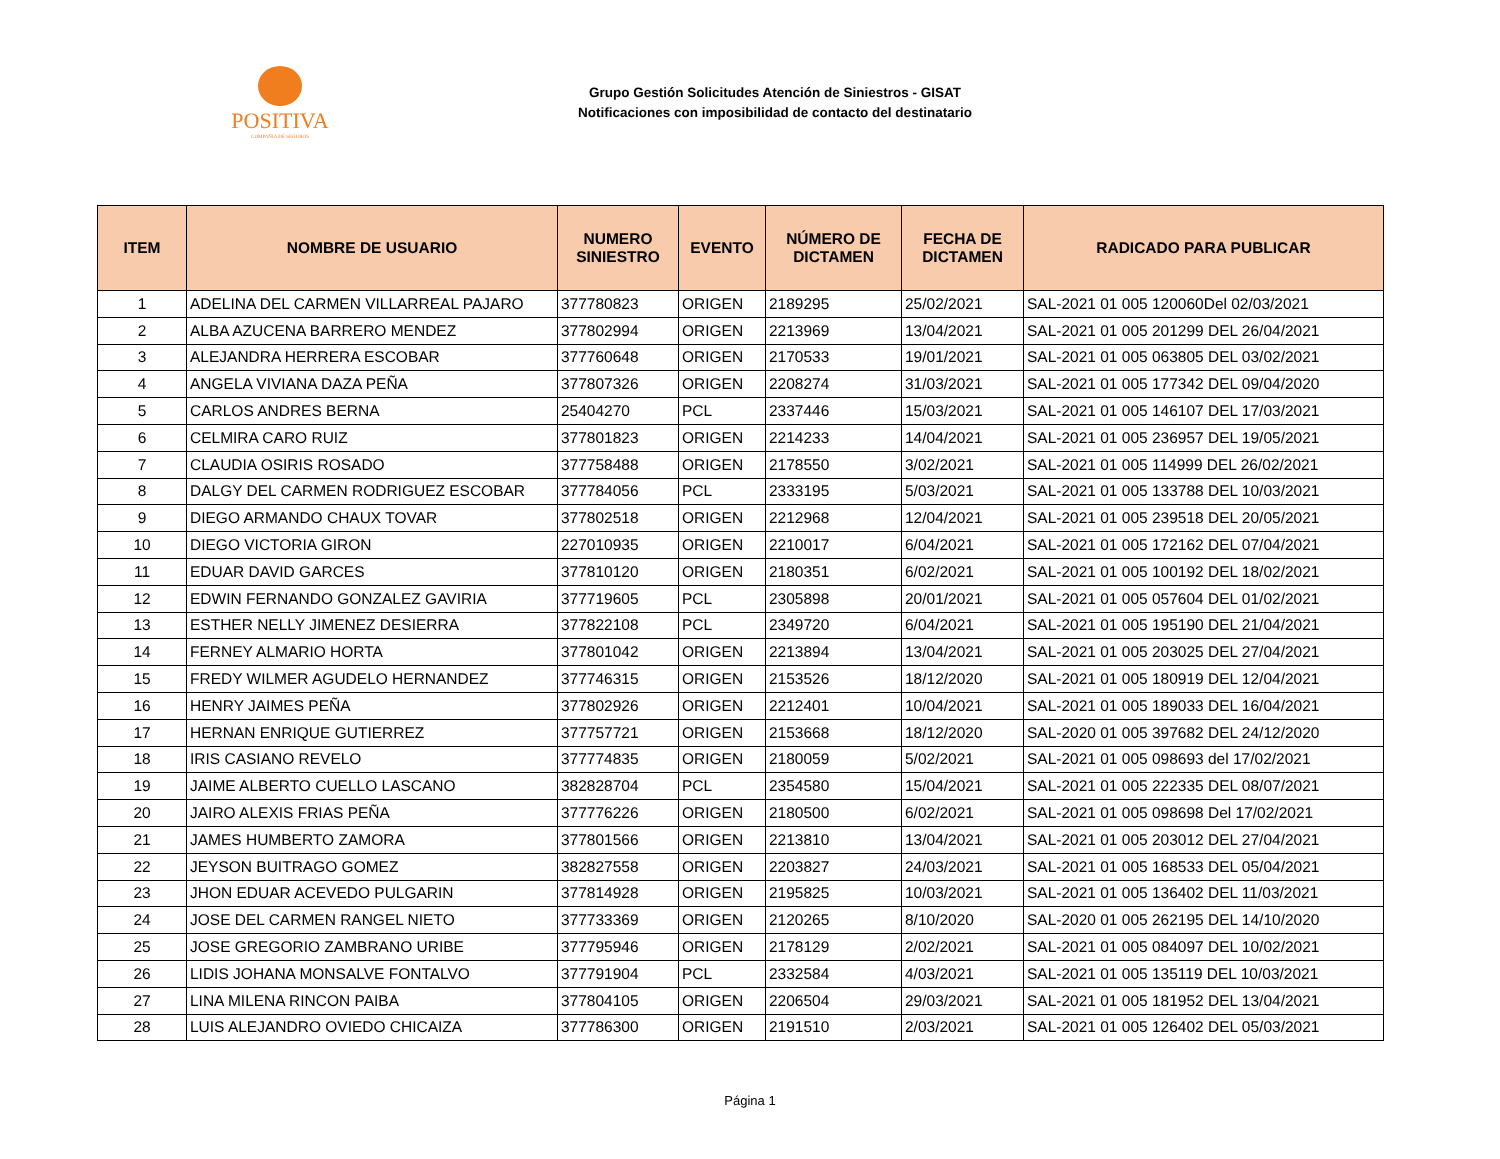POSITIVA
COMPAÑIA DE SEGUROS
Grupo Gestión Solicitudes Atención de Siniestros - GISAT
Notificaciones con imposibilidad de contacto del destinatario
| ITEM | NOMBRE DE USUARIO | NUMERO SINIESTRO | EVENTO | NÚMERO DE DICTAMEN | FECHA DE DICTAMEN | RADICADO PARA PUBLICAR |
| --- | --- | --- | --- | --- | --- | --- |
| 1 | ADELINA DEL CARMEN VILLARREAL PAJARO | 377780823 | ORIGEN | 2189295 | 25/02/2021 | SAL-2021 01 005 120060Del 02/03/2021 |
| 2 | ALBA AZUCENA BARRERO MENDEZ | 377802994 | ORIGEN | 2213969 | 13/04/2021 | SAL-2021 01 005 201299 DEL 26/04/2021 |
| 3 | ALEJANDRA HERRERA ESCOBAR | 377760648 | ORIGEN | 2170533 | 19/01/2021 | SAL-2021 01 005 063805 DEL 03/02/2021 |
| 4 | ANGELA VIVIANA DAZA PEÑA | 377807326 | ORIGEN | 2208274 | 31/03/2021 | SAL-2021 01 005 177342 DEL 09/04/2020 |
| 5 | CARLOS ANDRES BERNA | 25404270 | PCL | 2337446 | 15/03/2021 | SAL-2021 01 005 146107 DEL 17/03/2021 |
| 6 | CELMIRA CARO RUIZ | 377801823 | ORIGEN | 2214233 | 14/04/2021 | SAL-2021 01 005 236957 DEL 19/05/2021 |
| 7 | CLAUDIA OSIRIS ROSADO | 377758488 | ORIGEN | 2178550 | 3/02/2021 | SAL-2021 01 005 114999 DEL 26/02/2021 |
| 8 | DALGY DEL CARMEN RODRIGUEZ ESCOBAR | 377784056 | PCL | 2333195 | 5/03/2021 | SAL-2021 01 005 133788 DEL 10/03/2021 |
| 9 | DIEGO ARMANDO CHAUX TOVAR | 377802518 | ORIGEN | 2212968 | 12/04/2021 | SAL-2021 01 005 239518 DEL 20/05/2021 |
| 10 | DIEGO VICTORIA GIRON | 227010935 | ORIGEN | 2210017 | 6/04/2021 | SAL-2021 01 005 172162 DEL 07/04/2021 |
| 11 | EDUAR DAVID GARCES | 377810120 | ORIGEN | 2180351 | 6/02/2021 | SAL-2021 01 005 100192 DEL 18/02/2021 |
| 12 | EDWIN FERNANDO GONZALEZ GAVIRIA | 377719605 | PCL | 2305898 | 20/01/2021 | SAL-2021 01 005 057604 DEL 01/02/2021 |
| 13 | ESTHER NELLY JIMENEZ DESIERRA | 377822108 | PCL | 2349720 | 6/04/2021 | SAL-2021 01 005 195190 DEL 21/04/2021 |
| 14 | FERNEY ALMARIO HORTA | 377801042 | ORIGEN | 2213894 | 13/04/2021 | SAL-2021 01 005 203025 DEL 27/04/2021 |
| 15 | FREDY WILMER AGUDELO HERNANDEZ | 377746315 | ORIGEN | 2153526 | 18/12/2020 | SAL-2021 01 005 180919 DEL 12/04/2021 |
| 16 | HENRY JAIMES PEÑA | 377802926 | ORIGEN | 2212401 | 10/04/2021 | SAL-2021 01 005 189033 DEL 16/04/2021 |
| 17 | HERNAN ENRIQUE GUTIERREZ | 377757721 | ORIGEN | 2153668 | 18/12/2020 | SAL-2020 01 005 397682 DEL 24/12/2020 |
| 18 | IRIS CASIANO REVELO | 377774835 | ORIGEN | 2180059 | 5/02/2021 | SAL-2021 01 005 098693 del 17/02/2021 |
| 19 | JAIME ALBERTO CUELLO LASCANO | 382828704 | PCL | 2354580 | 15/04/2021 | SAL-2021 01 005 222335 DEL 08/07/2021 |
| 20 | JAIRO ALEXIS FRIAS PEÑA | 377776226 | ORIGEN | 2180500 | 6/02/2021 | SAL-2021 01 005 098698 Del 17/02/2021 |
| 21 | JAMES HUMBERTO ZAMORA | 377801566 | ORIGEN | 2213810 | 13/04/2021 | SAL-2021 01 005 203012 DEL 27/04/2021 |
| 22 | JEYSON BUITRAGO GOMEZ | 382827558 | ORIGEN | 2203827 | 24/03/2021 | SAL-2021 01 005 168533 DEL 05/04/2021 |
| 23 | JHON EDUAR ACEVEDO PULGARIN | 377814928 | ORIGEN | 2195825 | 10/03/2021 | SAL-2021 01 005 136402 DEL 11/03/2021 |
| 24 | JOSE DEL CARMEN RANGEL NIETO | 377733369 | ORIGEN | 2120265 | 8/10/2020 | SAL-2020 01 005 262195 DEL 14/10/2020 |
| 25 | JOSE GREGORIO ZAMBRANO URIBE | 377795946 | ORIGEN | 2178129 | 2/02/2021 | SAL-2021 01 005 084097 DEL 10/02/2021 |
| 26 | LIDIS JOHANA MONSALVE FONTALVO | 377791904 | PCL | 2332584 | 4/03/2021 | SAL-2021 01 005 135119 DEL 10/03/2021 |
| 27 | LINA MILENA RINCON PAIBA | 377804105 | ORIGEN | 2206504 | 29/03/2021 | SAL-2021 01 005 181952 DEL 13/04/2021 |
| 28 | LUIS ALEJANDRO OVIEDO CHICAIZA | 377786300 | ORIGEN | 2191510 | 2/03/2021 | SAL-2021 01 005 126402 DEL 05/03/2021 |
Página 1